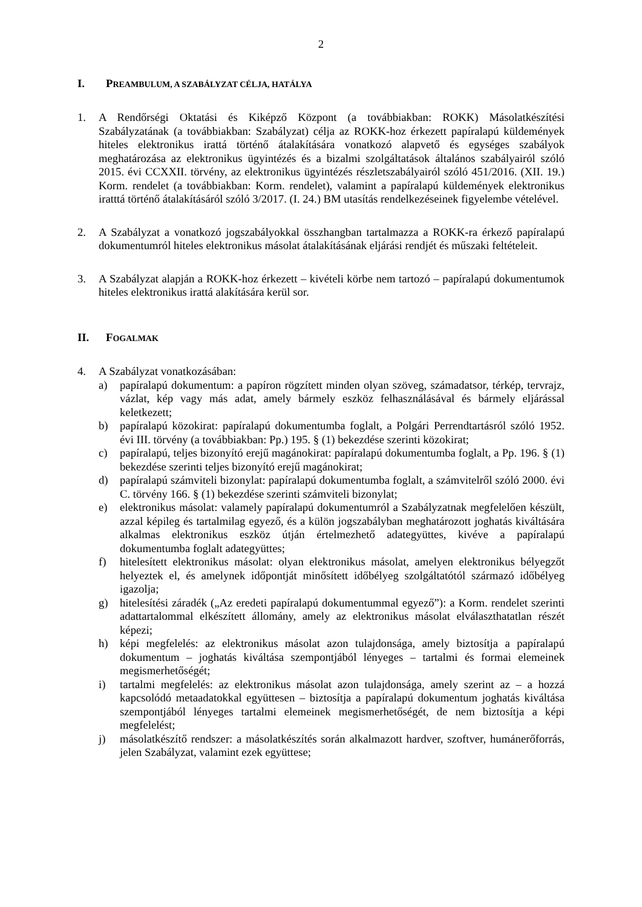2
I. PREAMBULUM, A SZABÁLYZAT CÉLJA, HATÁLYA
1. A Rendőrségi Oktatási és Kiképző Központ (a továbbiakban: ROKK) Másolatkészítési Szabályzatának (a továbbiakban: Szabályzat) célja az ROKK-hoz érkezett papíralapú küldemények hiteles elektronikus irattá történő átalakítására vonatkozó alapvető és egységes szabályok meghatározása az elektronikus ügyintézés és a bizalmi szolgáltatások általános szabályairól szóló 2015. évi CCXXII. törvény, az elektronikus ügyintézés részletszabályairól szóló 451/2016. (XII. 19.) Korm. rendelet (a továbbiakban: Korm. rendelet), valamint a papíralapú küldemények elektronikus iratttá történő átalakításáról szóló 3/2017. (I. 24.) BM utasítás rendelkezéseinek figyelembe vételével.
2. A Szabályzat a vonatkozó jogszabályokkal összhangban tartalmazza a ROKK-ra érkező papíralapú dokumentumról hiteles elektronikus másolat átalakításának eljárási rendjét és műszaki feltételeit.
3. A Szabályzat alapján a ROKK-hoz érkezett – kivételi körbe nem tartozó – papíralapú dokumentumok hiteles elektronikus irattá alakítására kerül sor.
II. FOGALMAK
4. A Szabályzat vonatkozásában:
a) papíralapú dokumentum: a papíron rögzített minden olyan szöveg, számadatsor, térkép, tervrajz, vázlat, kép vagy más adat, amely bármely eszköz felhasználásával és bármely eljárással keletkezett;
b) papíralapú közokirat: papíralapú dokumentumba foglalt, a Polgári Perrendtartásról szóló 1952. évi III. törvény (a továbbiakban: Pp.) 195. § (1) bekezdése szerinti közokirat;
c) papíralapú, teljes bizonyító erejű magánokirat: papíralapú dokumentumba foglalt, a Pp. 196. § (1) bekezdése szerinti teljes bizonyító erejű magánokirat;
d) papíralapú számviteli bizonylat: papíralapú dokumentumba foglalt, a számvitelről szóló 2000. évi C. törvény 166. § (1) bekezdése szerinti számviteli bizonylat;
e) elektronikus másolat: valamely papíralapú dokumentumról a Szabályzatnak megfelelően készült, azzal képileg és tartalmilag egyező, és a külön jogszabályban meghatározott joghatás kiváltására alkalmas elektronikus eszköz útján értelmezhető adategyüttes, kivéve a papíralapú dokumentumba foglalt adategyüttes;
f) hitelesített elektronikus másolat: olyan elektronikus másolat, amelyen elektronikus bélyegzőt helyeztek el, és amelynek időpontját minősített időbélyeg szolgáltatótól származó időbélyeg igazolja;
g) hitelesítési záradék („Az eredeti papíralapú dokumentummal egyező”): a Korm. rendelet szerinti adattartalommal elkészített állomány, amely az elektronikus másolat elválaszthatatlan részét képezi;
h) képi megfelelés: az elektronikus másolat azon tulajdonsága, amely biztosítja a papíralapú dokumentum – joghatás kiváltása szempontjából lényeges – tartalmi és formai elemeinek megismerhetőségét;
i) tartalmi megfelelés: az elektronikus másolat azon tulajdonsága, amely szerint az – a hozzá kapcsolódó metaadatokkal együttesen – biztosítja a papíralapú dokumentum joghatás kiváltása szempontjából lényeges tartalmi elemeinek megismerhetőségét, de nem biztosítja a képi megfelelést;
j) másolatkészítő rendszer: a másolatkészítés során alkalmazott hardver, szoftver, humánerőforrás, jelen Szabályzat, valamint ezek együttese;